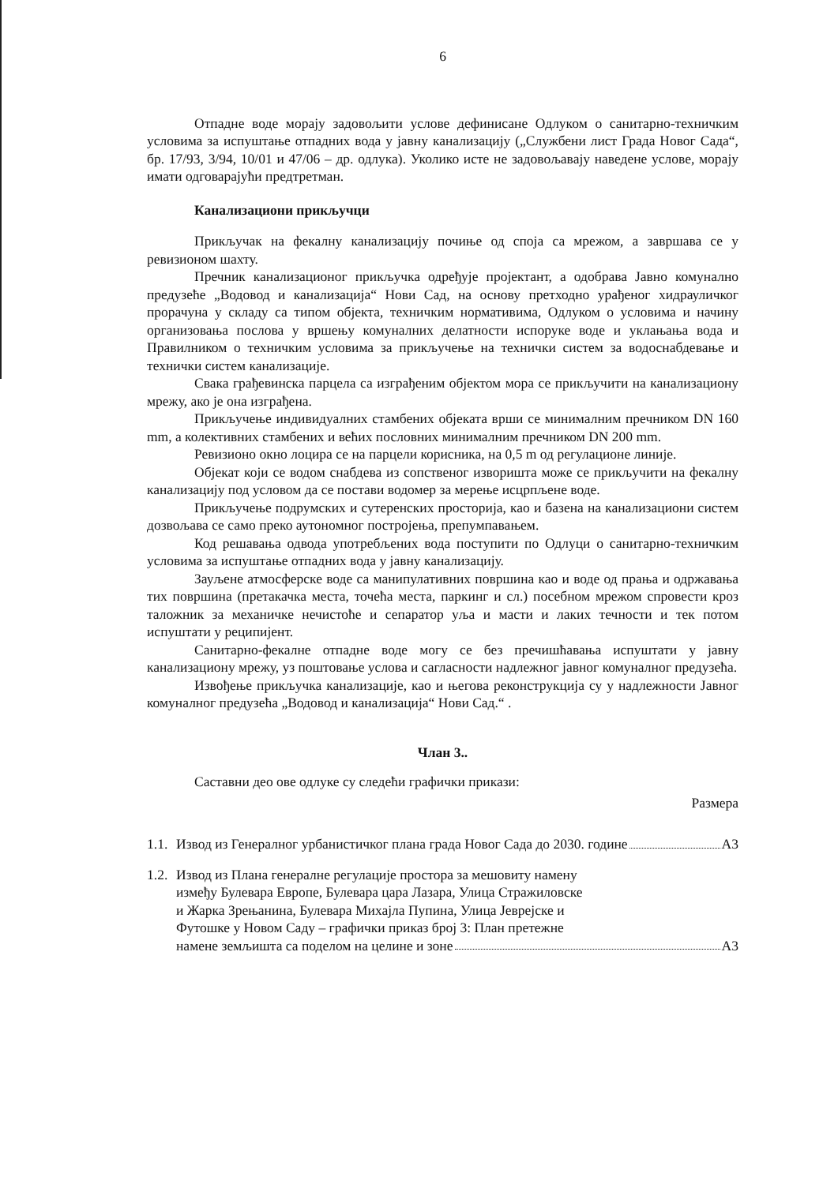6
Отпадне воде морају задовољити услове дефинисане Одлуком о санитарно-техничким условима за испуштање отпадних вода у јавну канализацију („Службени лист Града Новог Сада“, бр. 17/93, 3/94, 10/01 и 47/06 – др. одлука). Уколико исте не задовољавају наведене услове, морају имати одговарајући предтретман.
Канализациони прикључци
Прикључак на фекалну канализацију почиње од споја са мрежом, а завршава се у ревизионом шахту.
Пречник канализационог прикључка одређује пројектант, а одобрава Јавно комунално предузеће „Водовод и канализација“ Нови Сад, на основу претходно урађеног хидрауличког прорачуна у складу са типом објекта, техничким нормативима, Одлуком о условима и начину организовања послова у вршењу комуналних делатности испоруке воде и уклањања вода и Правилником о техничким условима за прикључење на технички систем за водоснабдевање и технички систем канализације.
Свака грађевинска парцела са изграђеним објектом мора се прикључити на канализациону мрежу, ако је она изграђена.
Прикључење индивидуалних стамбених објеката врши се минималним пречником DN 160 mm, а колективних стамбених и већих пословних минималним пречником DN 200 mm.
Ревизионо окно лоцира се на парцели корисника, на 0,5 m од регулационе линије.
Објекат који се водом снабдева из сопственог изворишта може се прикључити на фекалну канализацију под условом да се постави водомер за мерење исцрпљене воде.
Прикључење подрумских и сутеренских просторија, као и базена на канализациони систем дозвољава се само преко аутономног постројења, препумпавањем.
Код решавања одвода употребљених вода поступити по Одлуци о санитарно-техничким условима за испуштање отпадних вода у јавну канализацију.
Зауљене атмосферске воде са манипулативних површина као и воде од прања и одржавања тих површина (претакачка места, точећа места, паркинг и сл.) посебном мрежом спровести кроз таложник за механичке нечистоће и сепаратор уља и масти и лаких течности и тек потом испуштати у реципијент.
Санитарно-фекалне отпадне воде могу се без пречишћавања испуштати у јавну канализациону мрежу, уз поштовање услова и сагласности надлежног јавног комуналног предузећа.
Извођење прикључка канализације, као и његова реконструкција су у надлежности Јавног комуналног предузећа „Водовод и канализација“ Нови Сад.“ .
Члан 3..
Саставни део ове одлуке су следећи графички прикази:
Размера
1.1. Извод из Генералног урбанистичког плана града Новог Сада до 2030. године А3
1.2. Извод из Плана генералне регулације простора за мешовиту намену
између Булевара Европе, Булевара цара Лазара, Улица Стражиловске
и Жарка Зрењанина, Булевара Михајла Пупина, Улица Јеврејске и
Футошке у Новом Саду – графички приказ број 3: План претежне
намене земљишта са поделом на целине и зоне А3